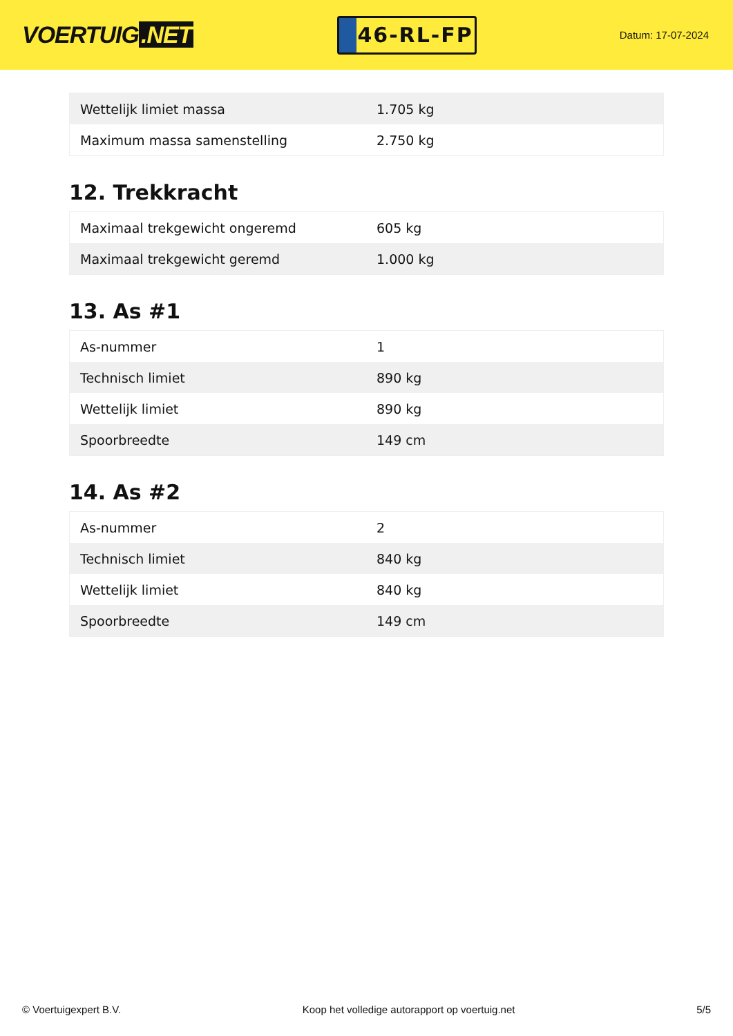VOERTUIG.NET
46-RL-FP
Datum: 17-07-2024
| Wettelijk limiet massa | 1.705 kg |
| Maximum massa samenstelling | 2.750 kg |
12. Trekkracht
| Maximaal trekgewicht ongeremd | 605 kg |
| Maximaal trekgewicht geremd | 1.000 kg |
13. As #1
| As-nummer | 1 |
| Technisch limiet | 890 kg |
| Wettelijk limiet | 890 kg |
| Spoorbreedte | 149 cm |
14. As #2
| As-nummer | 2 |
| Technisch limiet | 840 kg |
| Wettelijk limiet | 840 kg |
| Spoorbreedte | 149 cm |
© Voertuigexpert B.V. Koop het volledige autorapport op voertuig.net 5/5